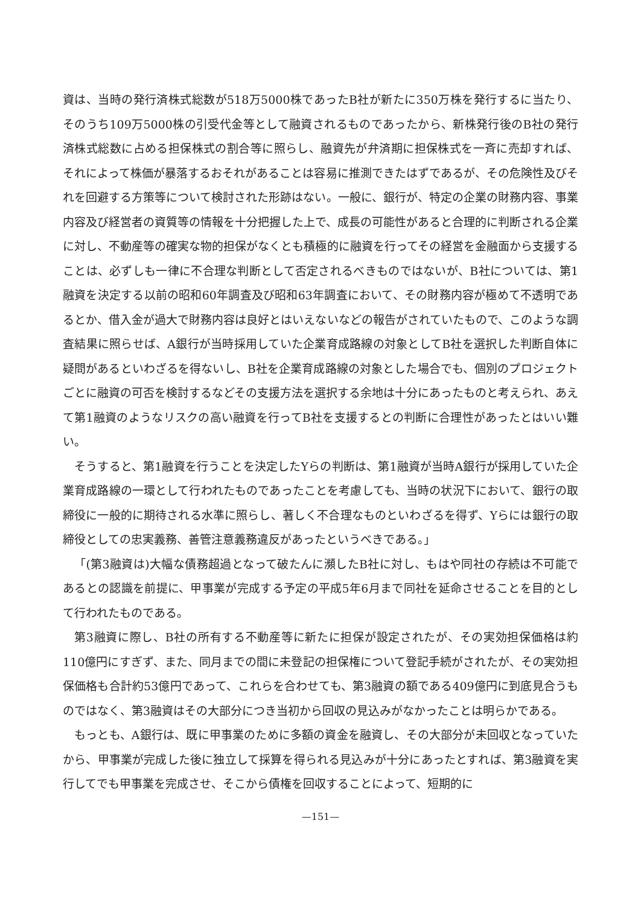資は、当時の発行済株式総数が518万5000株であったB社が新たに350万株を発行するに当たり、そのうち109万5000株の引受代金等として融資されるものであったから、新株発行後のB社の発行済株式総数に占める担保株式の割合等に照らし、融資先が弁済期に担保株式を一斉に売却すれば、それによって株価が暴落するおそれがあることは容易に推測できたはずであるが、その危険性及びそれを回避する方策等について検討された形跡はない。一般に、銀行が、特定の企業の財務内容、事業内容及び経営者の資質等の情報を十分把握した上で、成長の可能性があると合理的に判断される企業に対し、不動産等の確実な物的担保がなくとも積極的に融資を行ってその経営を金融面から支援することは、必ずしも一律に不合理な判断として否定されるべきものではないが、B社については、第1融資を決定する以前の昭和60年調査及び昭和63年調査において、その財務内容が極めて不透明であるとか、借入金が過大で財務内容は良好とはいえないなどの報告がされていたもので、このような調査結果に照らせば、A銀行が当時採用していた企業育成路線の対象としてB社を選択した判断自体に疑問があるといわざるを得ないし、B社を企業育成路線の対象とした場合でも、個別のプロジェクトごとに融資の可否を検討するなどその支援方法を選択する余地は十分にあったものと考えられ、あえて第1融資のようなリスクの高い融資を行ってB社を支援するとの判断に合理性があったとはいい難い。
そうすると、第1融資を行うことを決定したYらの判断は、第1融資が当時A銀行が採用していた企業育成路線の一環として行われたものであったことを考慮しても、当時の状況下において、銀行の取締役に一般的に期待される水準に照らし、著しく不合理なものといわざるを得ず、Yらには銀行の取締役としての忠実義務、善管注意義務違反があったというべきである。」
「(第3融資は)大幅な債務超過となって破たんに瀕したB社に対し、もはや同社の存続は不可能であるとの認識を前提に、甲事業が完成する予定の平成5年6月まで同社を延命させることを目的として行われたものである。
第3融資に際し、B社の所有する不動産等に新たに担保が設定されたが、その実効担保価格は約110億円にすぎず、また、同月までの間に未登記の担保権について登記手続がされたが、その実効担保価格も合計約53億円であって、これらを合わせても、第3融資の額である409億円に到底見合うものではなく、第3融資はその大部分につき当初から回収の見込みがなかったことは明らかである。
もっとも、A銀行は、既に甲事業のために多額の資金を融資し、その大部分が未回収となっていたから、甲事業が完成した後に独立して採算を得られる見込みが十分にあったとすれば、第3融資を実行してでも甲事業を完成させ、そこから債権を回収することによって、短期的に
—151—